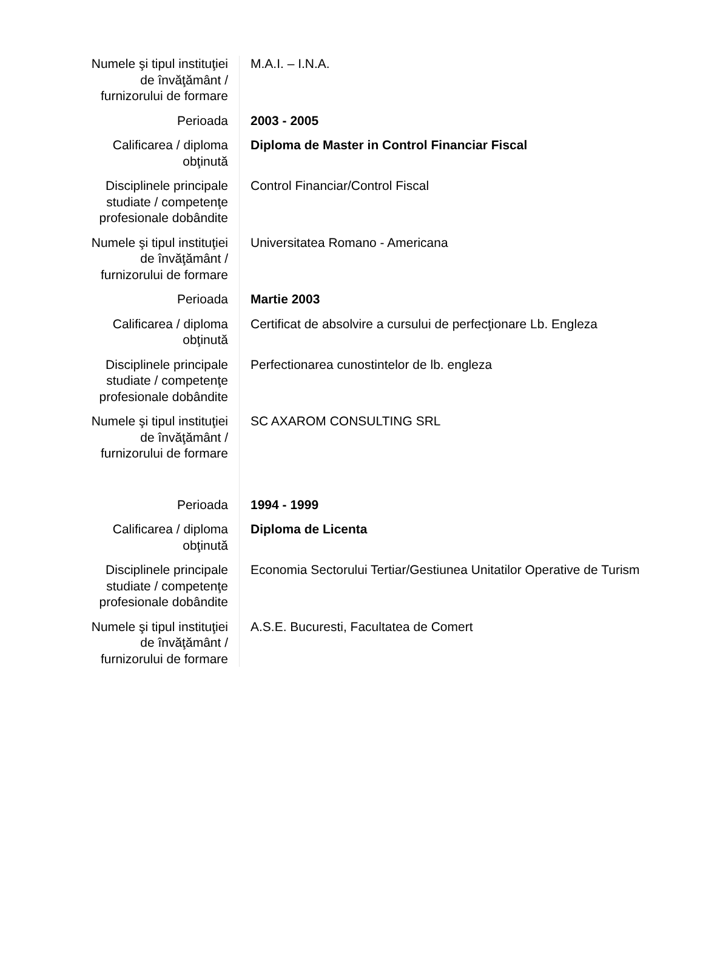| Numele şi tipul instituţiei de învăţământ / furnizorului de formare | M.A.I. – I.N.A. |
| Perioada | 2003 - 2005 |
| Calificarea / diploma obţinută | Diploma de Master in Control Financiar Fiscal |
| Disciplinele principale studiate / competenţe profesionale dobândite | Control Financiar/Control Fiscal |
| Numele şi tipul instituţiei de învăţământ / furnizorului de formare | Universitatea Romano - Americana |
| Perioada | Martie 2003 |
| Calificarea / diploma obţinută | Certificat de absolvire a cursului de perfecţionare Lb. Engleza |
| Disciplinele principale studiate / competenţe profesionale dobândite | Perfectionarea cunostintelor de lb. engleza |
| Numele şi tipul instituţiei de învăţământ / furnizorului de formare | SC AXAROM CONSULTING SRL |
| Perioada | 1994 - 1999 |
| Calificarea / diploma obţinută | Diploma de Licenta |
| Disciplinele principale studiate / competenţe profesionale dobândite | Economia Sectorului Tertiar/Gestiunea Unitatilor Operative de Turism |
| Numele şi tipul instituţiei de învăţământ / furnizorului de formare | A.S.E. Bucuresti, Facultatea de Comert |